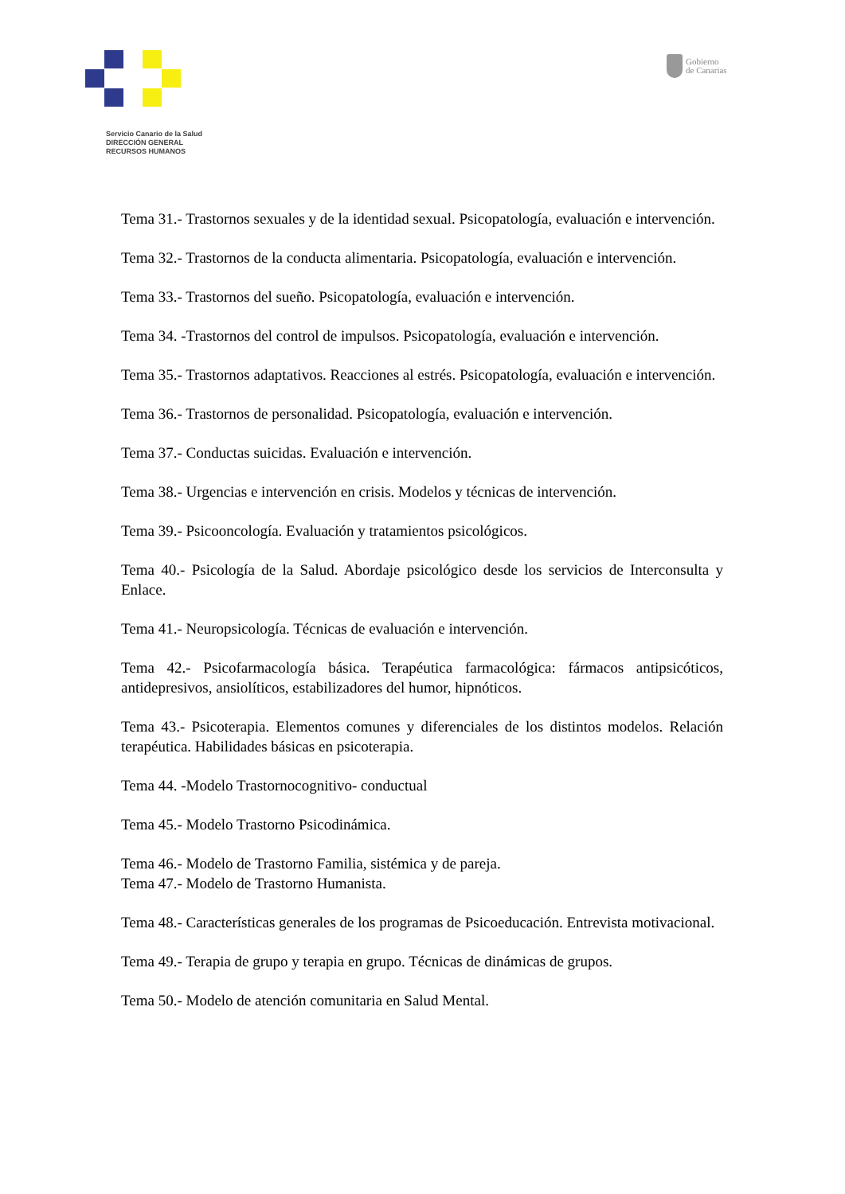Gobierno
de Canarias
Servicio Canario de la Salud
DIRECCIÓN GENERAL
RECURSOS HUMANOS
Tema 31.- Trastornos sexuales y de la identidad sexual. Psicopatología, evaluación e intervención.
Tema 32.- Trastornos de la conducta alimentaria. Psicopatología, evaluación e intervención.
Tema 33.- Trastornos del sueño. Psicopatología, evaluación e intervención.
Tema 34. -Trastornos del control de impulsos. Psicopatología, evaluación e intervención.
Tema 35.- Trastornos adaptativos. Reacciones al estrés. Psicopatología, evaluación e intervención.
Tema 36.- Trastornos de personalidad. Psicopatología, evaluación e intervención.
Tema 37.- Conductas suicidas. Evaluación e intervención.
Tema 38.- Urgencias e intervención en crisis. Modelos y técnicas de intervención.
Tema 39.- Psicooncología. Evaluación y tratamientos psicológicos.
Tema 40.- Psicología de la Salud. Abordaje psicológico desde los servicios de Interconsulta y Enlace.
Tema 41.- Neuropsicología. Técnicas de evaluación e intervención.
Tema 42.- Psicofarmacología básica. Terapéutica farmacológica: fármacos antipsicóticos, antidepresivos, ansiolíticos, estabilizadores del humor, hipnóticos.
Tema 43.- Psicoterapia. Elementos comunes y diferenciales de los distintos modelos. Relación terapéutica. Habilidades básicas en psicoterapia.
Tema 44. -Modelo Trastornocognitivo- conductual
Tema 45.- Modelo Trastorno Psicodinámica.
Tema 46.- Modelo de Trastorno Familia, sistémica y de pareja.
Tema 47.- Modelo de Trastorno Humanista.
Tema 48.- Características generales de los programas de Psicoeducación. Entrevista motivacional.
Tema 49.- Terapia de grupo y terapia en grupo. Técnicas de dinámicas de grupos.
Tema 50.- Modelo de atención comunitaria en Salud Mental.